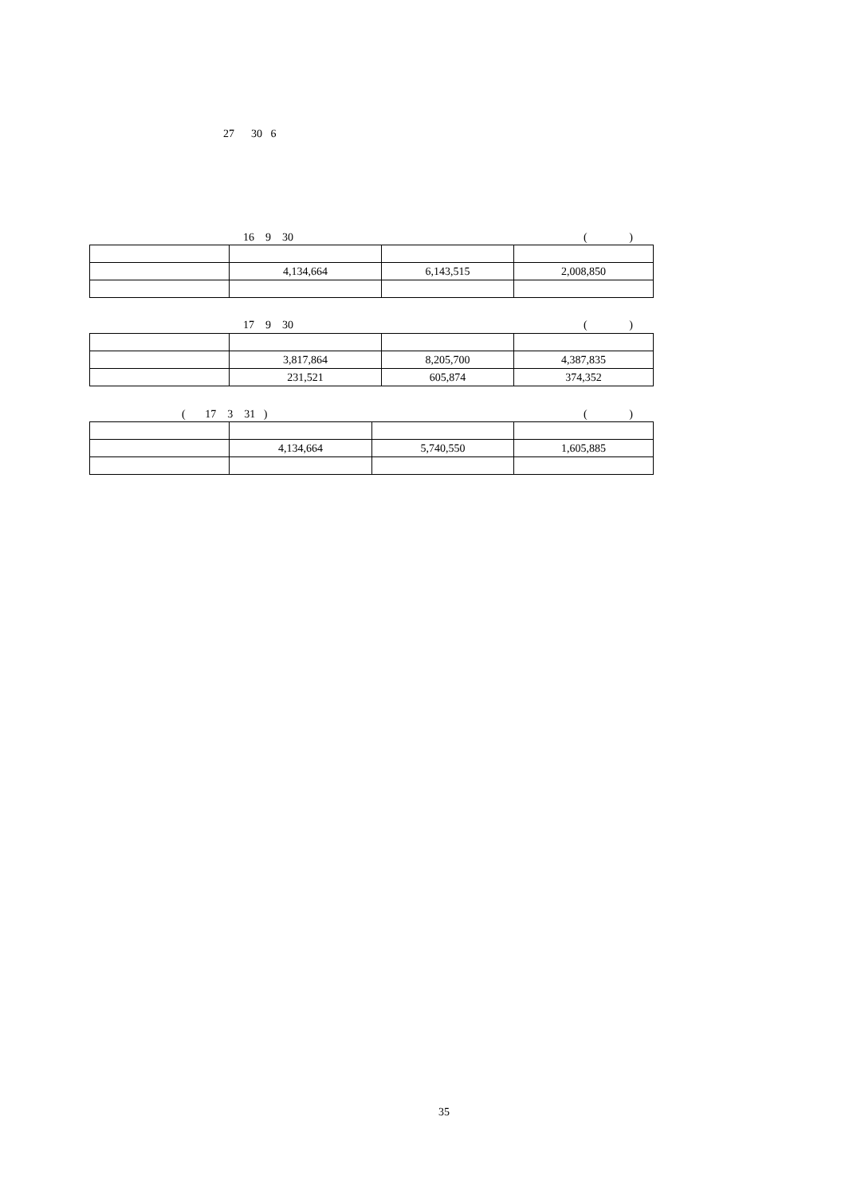27 30 6
16 9 30
( )
| | 4,134,664 | 6,143,515 | 2,008,850 |
17 9 30
( )
| | 3,817,864 | 8,205,700 | 4,387,835 |
| | 231,521 | 605,874 | 374,352 |
( 17 3 31 )
( )
| | 4,134,664 | 5,740,550 | 1,605,885 |
35